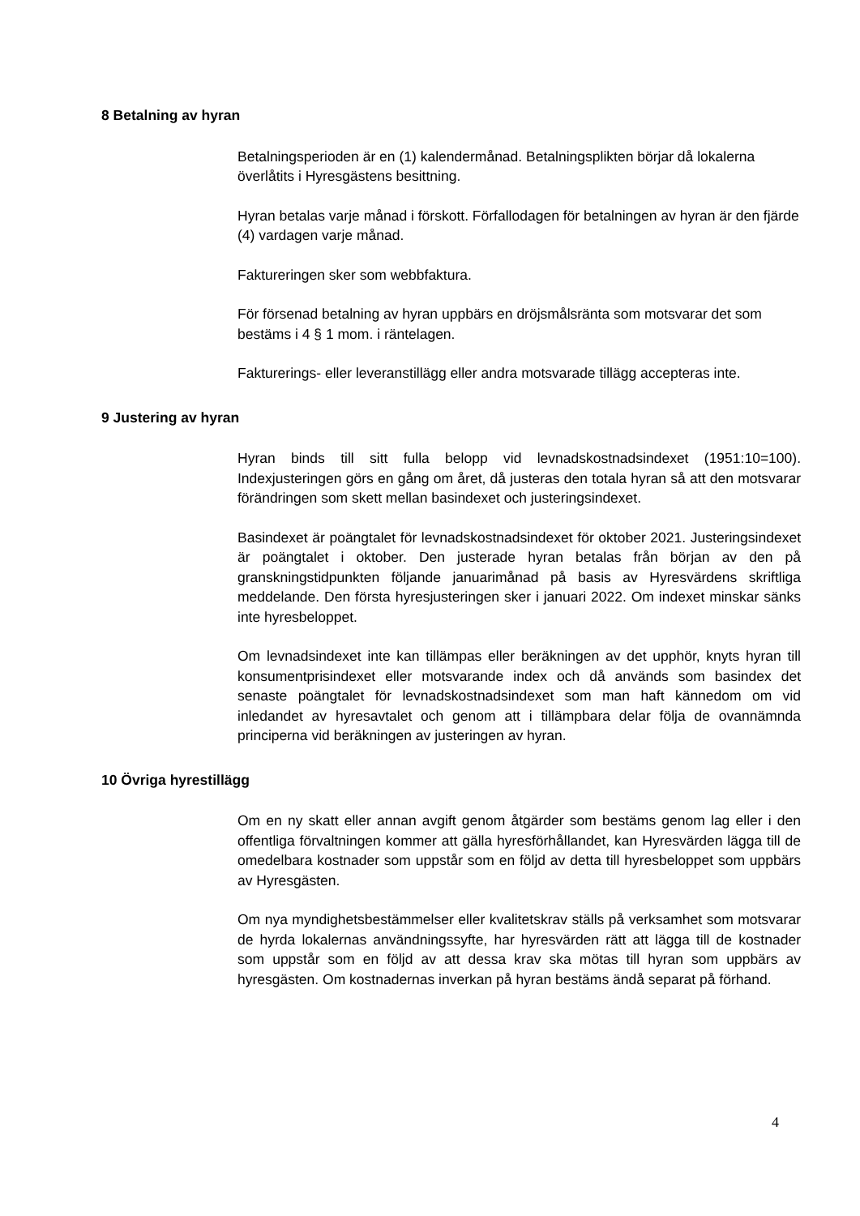8 Betalning av hyran
Betalningsperioden är en (1) kalendermånad. Betalningsplikten börjar då lokalerna överlåtits i Hyresgästens besittning.
Hyran betalas varje månad i förskott. Förfallodagen för betalningen av hyran är den fjärde (4) vardagen varje månad.
Faktureringen sker som webbfaktura.
För försenad betalning av hyran uppbärs en dröjsmålsränta som motsvarar det som bestäms i 4 § 1 mom. i räntelagen.
Fakturerings- eller leveranstillägg eller andra motsvarade tillägg accepteras inte.
9 Justering av hyran
Hyran binds till sitt fulla belopp vid levnadskostnadsindexet (1951:10=100). Indexjusteringen görs en gång om året, då justeras den totala hyran så att den motsvarar förändringen som skett mellan basindexet och justeringsindexet.
Basindexet är poängtalet för levnadskostnadsindexet för oktober 2021. Justeringsindexet är poängtalet i oktober. Den justerade hyran betalas från början av den på granskningstidpunkten följande januarimånad på basis av Hyresvärdens skriftliga meddelande. Den första hyresjusteringen sker i januari 2022. Om indexet minskar sänks inte hyresbeloppet.
Om levnadsindexet inte kan tillämpas eller beräkningen av det upphör, knyts hyran till konsumentprisindexet eller motsvarande index och då används som basindex det senaste poängtalet för levnadskostnadsindexet som man haft kännedom om vid inledandet av hyresavtalet och genom att i tillämpbara delar följa de ovannämnda principerna vid beräkningen av justeringen av hyran.
10 Övriga hyrestillägg
Om en ny skatt eller annan avgift genom åtgärder som bestäms genom lag eller i den offentliga förvaltningen kommer att gälla hyresförhållandet, kan Hyresvärden lägga till de omedelbara kostnader som uppstår som en följd av detta till hyresbeloppet som uppbärs av Hyresgästen.
Om nya myndighetsbestämmelser eller kvalitetskrav ställs på verksamhet som motsvarar de hyrda lokalernas användningssyfte, har hyresvärden rätt att lägga till de kostnader som uppstår som en följd av att dessa krav ska mötas till hyran som uppbärs av hyresgästen. Om kostnadernas inverkan på hyran bestäms ändå separat på förhand.
4